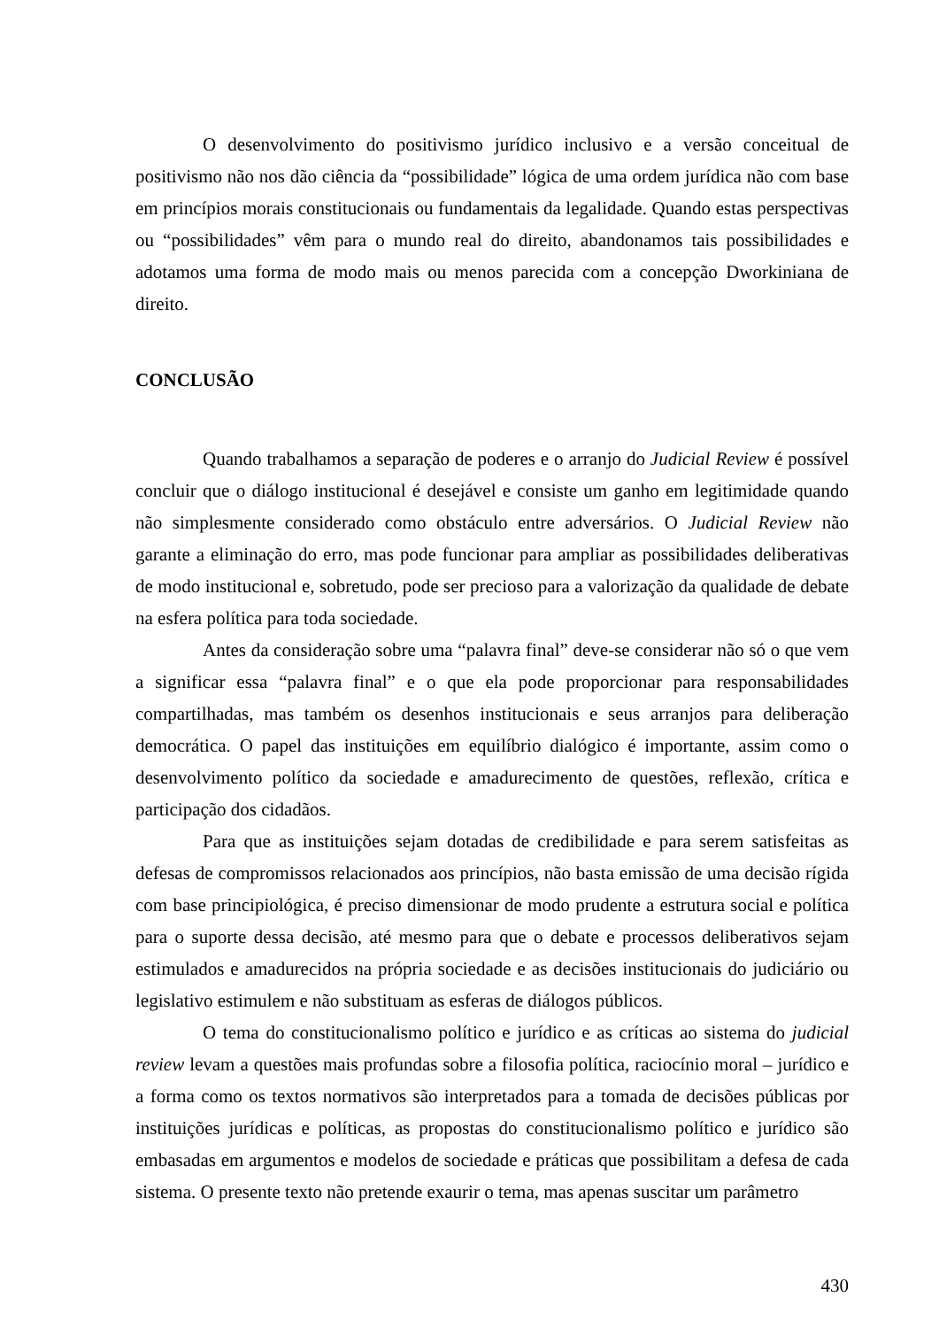O desenvolvimento do positivismo jurídico inclusivo e a versão conceitual de positivismo não nos dão ciência da “possibilidade” lógica de uma ordem jurídica não com base em princípios morais constitucionais ou fundamentais da legalidade. Quando estas perspectivas ou “possibilidades” vêm para o mundo real do direito, abandonamos tais possibilidades e adotamos uma forma de modo mais ou menos parecida com a concepção Dworkiniana de direito.
CONCLUSÃO
Quando trabalhamos a separação de poderes e o arranjo do Judicial Review é possível concluir que o diálogo institucional é desejável e consiste um ganho em legitimidade quando não simplesmente considerado como obstáculo entre adversários. O Judicial Review não garante a eliminação do erro, mas pode funcionar para ampliar as possibilidades deliberativas de modo institucional e, sobretudo, pode ser precioso para a valorização da qualidade de debate na esfera política para toda sociedade.
Antes da consideração sobre uma “palavra final” deve-se considerar não só o que vem a significar essa “palavra final” e o que ela pode proporcionar para responsabilidades compartilhadas, mas também os desenhos institucionais e seus arranjos para deliberação democrática. O papel das instituições em equilíbrio dialógico é importante, assim como o desenvolvimento político da sociedade e amadurecimento de questões, reflexão, crítica e participação dos cidadãos.
Para que as instituições sejam dotadas de credibilidade e para serem satisfeitas as defesas de compromissos relacionados aos princípios, não basta emissão de uma decisão rígida com base principiológica, é preciso dimensionar de modo prudente a estrutura social e política para o suporte dessa decisão, até mesmo para que o debate e processos deliberativos sejam estimulados e amadurecidos na própria sociedade e as decisões institucionais do judiciário ou legislativo estimulem e não substituam as esferas de diálogos públicos.
O tema do constitucionalismo político e jurídico e as críticas ao sistema do judicial review levam a questões mais profundas sobre a filosofia política, raciocínio moral – jurídico e a forma como os textos normativos são interpretados para a tomada de decisões públicas por instituições jurídicas e políticas, as propostas do constitucionalismo político e jurídico são embasadas em argumentos e modelos de sociedade e práticas que possibilitam a defesa de cada sistema. O presente texto não pretende exaurir o tema, mas apenas suscitar um parâmetro
430